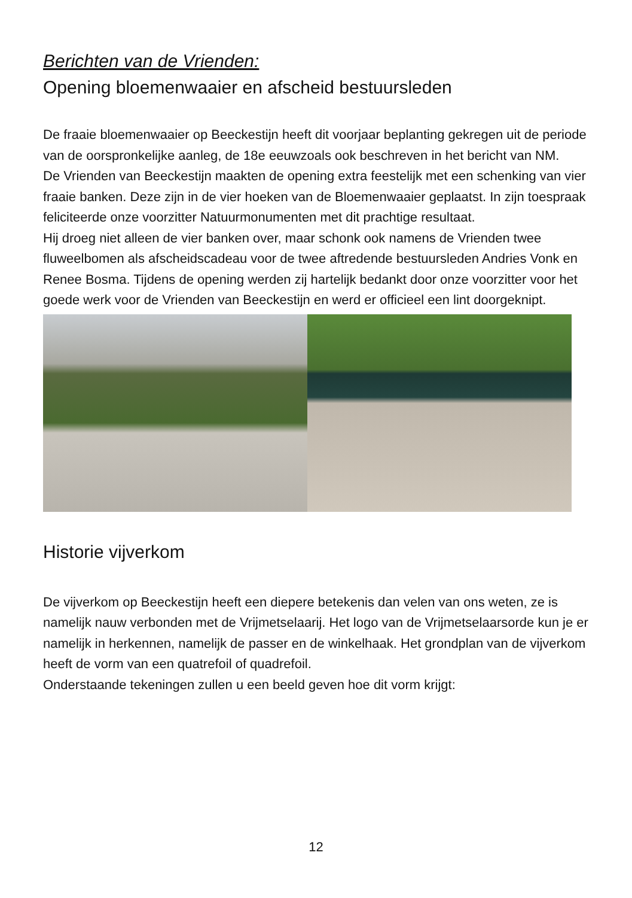Berichten van de Vrienden:
Opening bloemenwaaier en afscheid bestuursleden
De fraaie bloemenwaaier op Beeckestijn heeft dit voorjaar beplanting gekregen uit de periode van de oorspronkelijke aanleg, de 18e eeuwzoals ook beschreven in het bericht van NM.
De Vrienden van Beeckestijn maakten de opening extra feestelijk met een schenking van vier fraaie banken. Deze zijn in de vier hoeken van de Bloemenwaaier geplaatst. In zijn toespraak feliciteerde onze voorzitter Natuurmonumenten met dit prachtige resultaat.
Hij droeg niet alleen de vier banken over, maar schonk ook namens de Vrienden twee fluweelbomen als afscheidscadeau voor de twee aftredende bestuursleden Andries Vonk en Renee Bosma. Tijdens de opening werden zij hartelijk bedankt door onze voorzitter voor het goede werk voor de Vrienden van Beeckestijn en werd er officieel een lint doorgeknipt.
Historie vijverkom
De vijverkom op Beeckestijn heeft een diepere betekenis dan velen van ons weten, ze is namelijk nauw verbonden met de Vrijmetselaarij. Het logo van de Vrijmetselaarsorde kun je er namelijk in herkennen, namelijk de passer en de winkelhaak. Het grondplan van de vijverkom heeft de vorm van een quatrefoil of quadrefoil.
Onderstaande tekeningen zullen u een beeld geven hoe dit vorm krijgt:
12